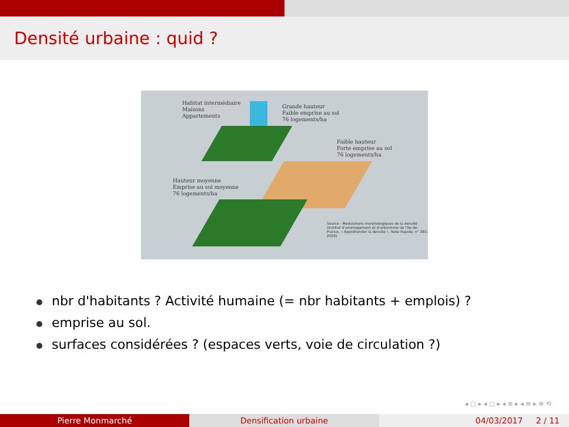Densité urbaine : quid ?
Habitat intermédiaire
Maisons
Appartements
Grande hauteur
Faible emprise au sol
76 logements/ha
Faible hauteur
Forte emprise au sol
76 logements/ha
Hauteur moyenne
Emprise au sol moyenne
76 logements/ha
Source : Modulations morphologiques de la densité (Institut d'aménagement et d'urbanisme de l'Ile-de-France, « Appréhender la densité », Note Rapide, n° 383, 2005)
nbr d'habitants ? Activité humaine (= nbr habitants + emplois) ?
emprise au sol.
surfaces considérées ? (espaces verts, voie de circulation ?)
◂ ▢ ▸ ◂ ▢ ▸ ◂ ≡ ▸ ◂ ≡ ▸ ≡ ⟲
Pierre Monmarché Densification urbaine 04/03/2017 2 / 11